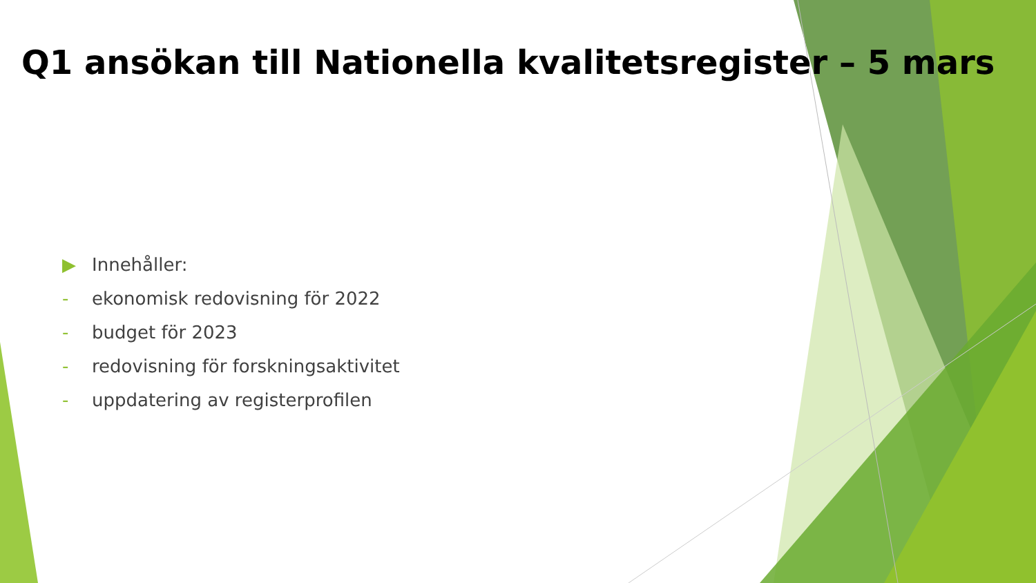Q1 ansökan till Nationella kvalitetsregister – 5 mars
▶ Innehåller:
- ekonomisk redovisning för 2022
- budget för 2023
- redovisning för forskningsaktivitet
- uppdatering av registerprofilen